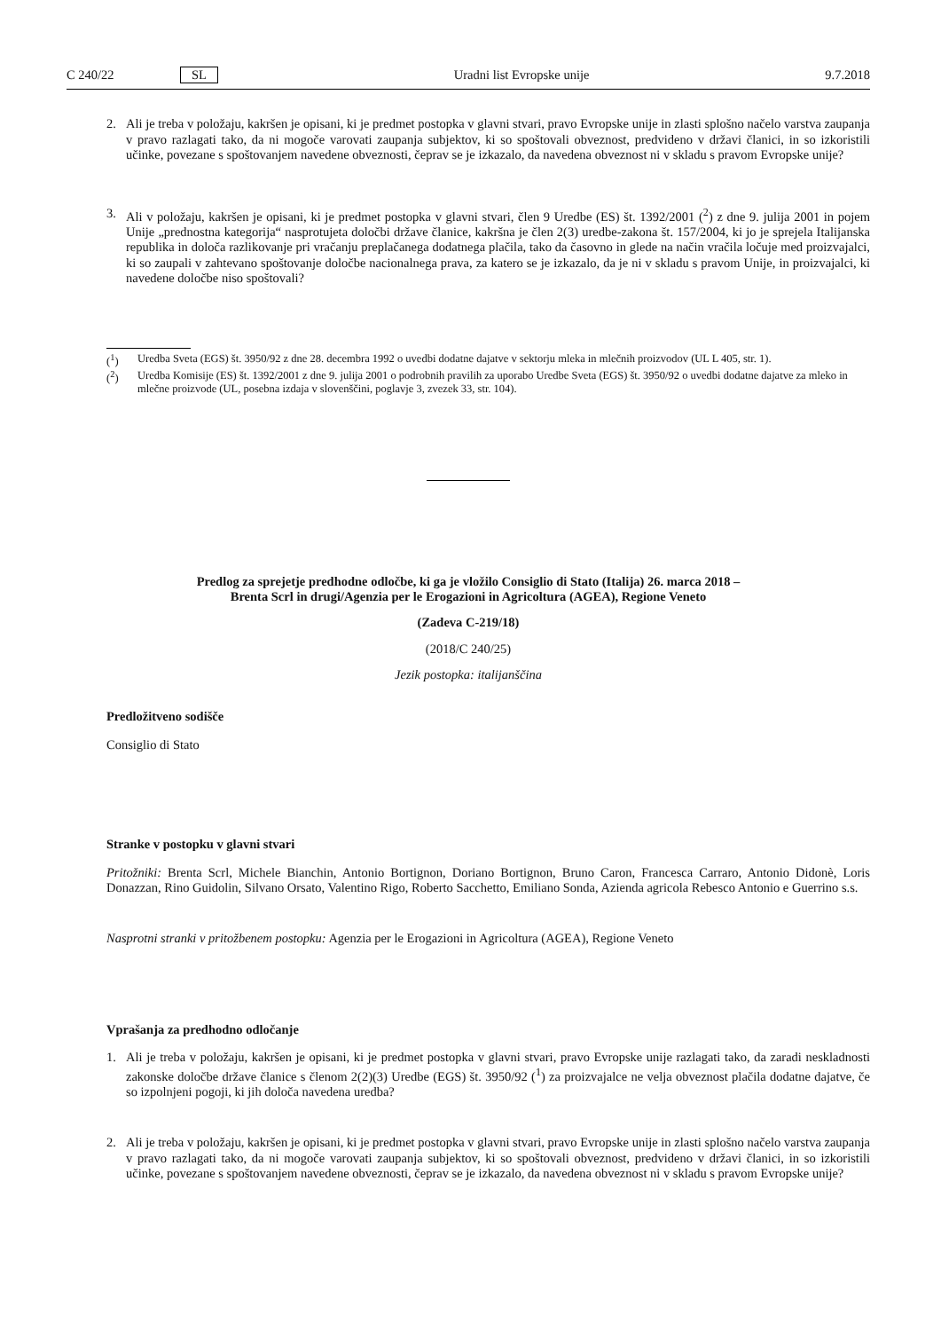C 240/22 SL Uradni list Evropske unije 9.7.2018
2. Ali je treba v položaju, kakršen je opisani, ki je predmet postopka v glavni stvari, pravo Evropske unije in zlasti splošno načelo varstva zaupanja v pravo razlagati tako, da ni mogoče varovati zaupanja subjektov, ki so spoštovali obveznost, predvideno v državi članici, in so izkoristili učinke, povezane s spoštovanjem navedene obveznosti, čeprav se je izkazalo, da navedena obveznost ni v skladu s pravom Evropske unije?
3. Ali v položaju, kakršen je opisani, ki je predmet postopka v glavni stvari, člen 9 Uredbe (ES) št. 1392/2001 (<sup>2</sup>) z dne 9. julija 2001 in pojem Unije „prednostna kategorija“ nasprotujeta določbi države članice, kakršna je člen 2(3) uredbe-zakona št. 157/2004, ki jo je sprejela Italijanska republika in določa razlikovanje pri vračanju preplačanega dodatnega plačila, tako da časovno in glede na način vračila ločuje med proizvajalci, ki so zaupali v zahtevano spoštovanje določbe nacionalnega prava, za katero se je izkazalo, da je ni v skladu s pravom Unije, in proizvajalci, ki navedene določbe niso spoštovali?
(<sup>1</sup>) Uredba Sveta (EGS) št. 3950/92 z dne 28. decembra 1992 o uvedbi dodatne dajatve v sektorju mleka in mlečnih proizvodov (UL L 405, str. 1).
(<sup>2</sup>) Uredba Komisije (ES) št. 1392/2001 z dne 9. julija 2001 o podrobnih pravilih za uporabo Uredbe Sveta (EGS) št. 3950/92 o uvedbi dodatne dajatve za mleko in mlečne proizvode (UL, posebna izdaja v slovenščini, poglavje 3, zvezek 33, str. 104).
Predlog za sprejetje predhodne odločbe, ki ga je vložilo Consiglio di Stato (Italija) 26. marca 2018 –
Brenta Scrl in drugi/Agenzia per le Erogazioni in Agricoltura (AGEA), Regione Veneto
(Zadeva C-219/18)
(2018/C 240/25)
Jezik postopka: italijanščina
Predložitveno sodišče
Consiglio di Stato
Stranke v postopku v glavni stvari
Pritožniki: Brenta Scrl, Michele Bianchin, Antonio Bortignon, Doriano Bortignon, Bruno Caron, Francesca Carraro, Antonio Didonè, Loris Donazzan, Rino Guidolin, Silvano Orsato, Valentino Rigo, Roberto Sacchetto, Emiliano Sonda, Azienda agricola Rebesco Antonio e Guerrino s.s.
Nasprotni stranki v pritožbenem postopku: Agenzia per le Erogazioni in Agricoltura (AGEA), Regione Veneto
Vprašanja za predhodno odločanje
1. Ali je treba v položaju, kakršen je opisani, ki je predmet postopka v glavni stvari, pravo Evropske unije razlagati tako, da zaradi neskladnosti zakonske določbe države članice s členom 2(2)(3) Uredbe (EGS) št. 3950/92 (<sup>1</sup>) za proizvajalce ne velja obveznost plačila dodatne dajatve, če so izpolnjeni pogoji, ki jih določa navedena uredba?
2. Ali je treba v položaju, kakršen je opisani, ki je predmet postopka v glavni stvari, pravo Evropske unije in zlasti splošno načelo varstva zaupanja v pravo razlagati tako, da ni mogoče varovati zaupanja subjektov, ki so spoštovali obveznost, predvideno v državi članici, in so izkoristili učinke, povezane s spoštovanjem navedene obveznosti, čeprav se je izkazalo, da navedena obveznost ni v skladu s pravom Evropske unije?